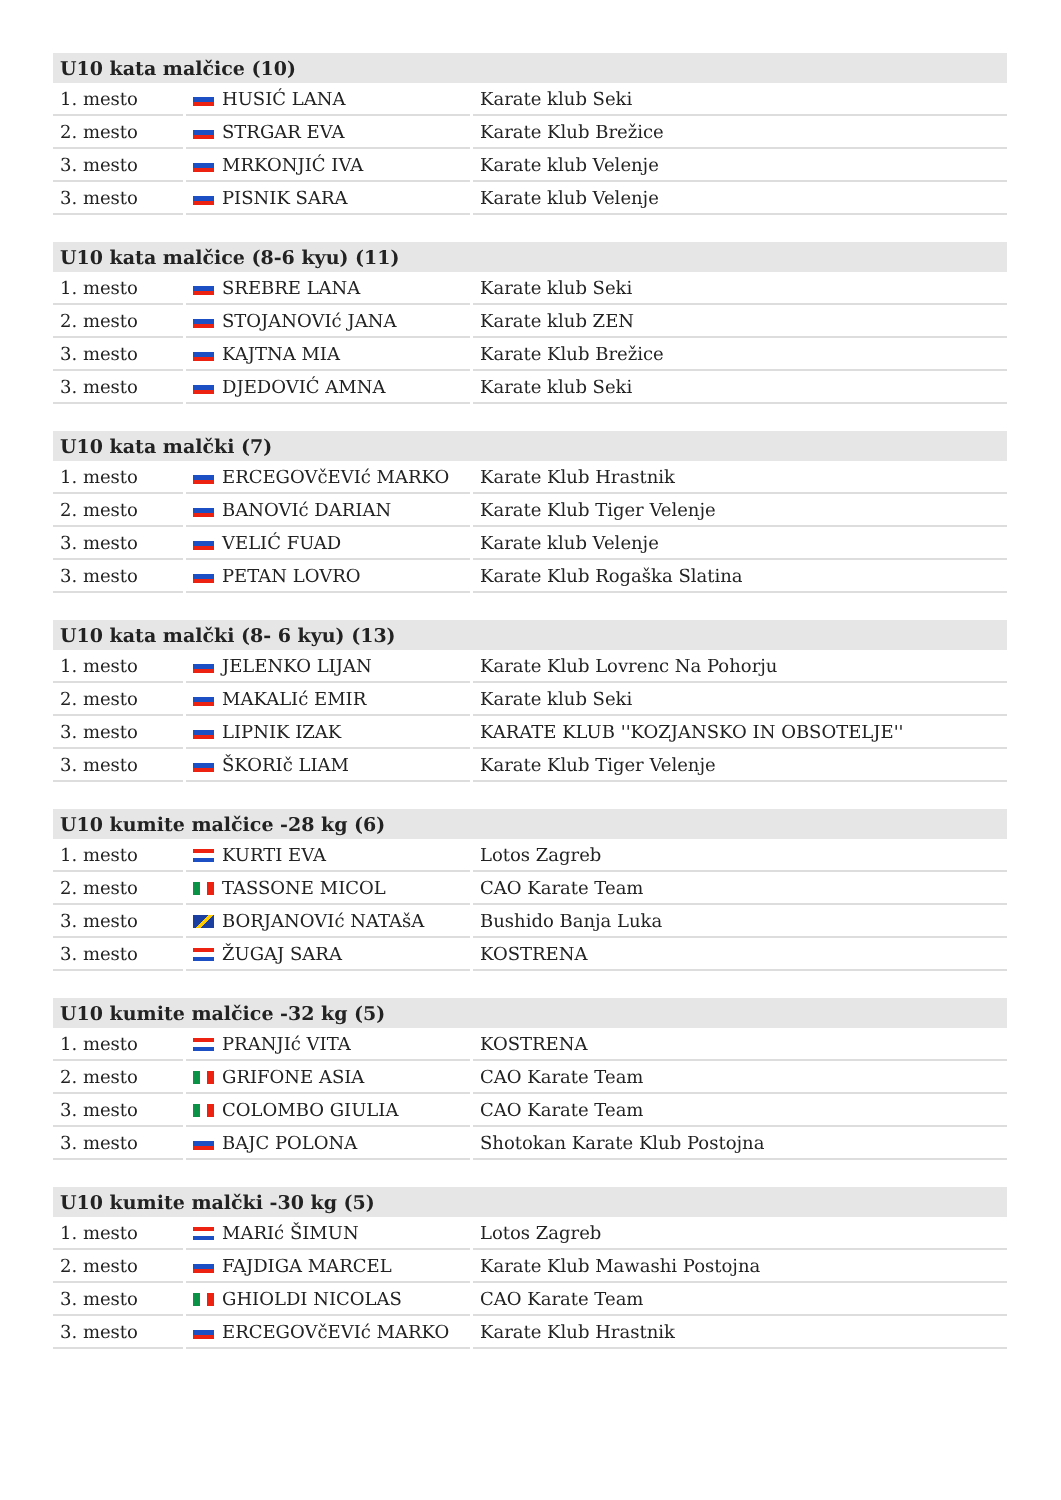| U10 kata malčice (10) | | |
| --- | --- | --- |
| 1. mesto | HUSIĆ LANA | Karate klub Seki |
| 2. mesto | STRGAR EVA | Karate Klub Brežice |
| 3. mesto | MRKONJIĆ IVA | Karate klub Velenje |
| 3. mesto | PISNIK SARA | Karate klub Velenje |
| U10 kata malčice (8-6 kyu) (11) | | |
| --- | --- | --- |
| 1. mesto | SREBRE LANA | Karate klub Seki |
| 2. mesto | STOJANOVIć JANA | Karate klub ZEN |
| 3. mesto | KAJTNA MIA | Karate Klub Brežice |
| 3. mesto | DJEDOVIĆ AMNA | Karate klub Seki |
| U10 kata malčki (7) | | |
| --- | --- | --- |
| 1. mesto | ERCEGOVčEVIć MARKO | Karate Klub Hrastnik |
| 2. mesto | BANOVIć DARIAN | Karate Klub Tiger Velenje |
| 3. mesto | VELIĆ FUAD | Karate klub Velenje |
| 3. mesto | PETAN LOVRO | Karate Klub Rogaška Slatina |
| U10 kata malčki (8- 6 kyu) (13) | | |
| --- | --- | --- |
| 1. mesto | JELENKO LIJAN | Karate Klub Lovrenc Na Pohorju |
| 2. mesto | MAKALIć EMIR | Karate klub Seki |
| 3. mesto | LIPNIK IZAK | KARATE KLUB ''KOZJANSKO IN OBSOTELJE'' |
| 3. mesto | ŠKORIč LIAM | Karate Klub Tiger Velenje |
| U10 kumite malčice -28 kg (6) | | |
| --- | --- | --- |
| 1. mesto | KURTI EVA | Lotos Zagreb |
| 2. mesto | TASSONE MICOL | CAO Karate Team |
| 3. mesto | BORJANOVIć NATAšA | Bushido Banja Luka |
| 3. mesto | ŽUGAJ SARA | KOSTRENA |
| U10 kumite malčice -32 kg (5) | | |
| --- | --- | --- |
| 1. mesto | PRANJIć VITA | KOSTRENA |
| 2. mesto | GRIFONE ASIA | CAO Karate Team |
| 3. mesto | COLOMBO GIULIA | CAO Karate Team |
| 3. mesto | BAJC POLONA | Shotokan Karate Klub Postojna |
| U10 kumite malčki -30 kg (5) | | |
| --- | --- | --- |
| 1. mesto | MARIć ŠIMUN | Lotos Zagreb |
| 2. mesto | FAJDIGA MARCEL | Karate Klub Mawashi Postojna |
| 3. mesto | GHIOLDI NICOLAS | CAO Karate Team |
| 3. mesto | ERCEGOVčEVIć MARKO | Karate Klub Hrastnik |